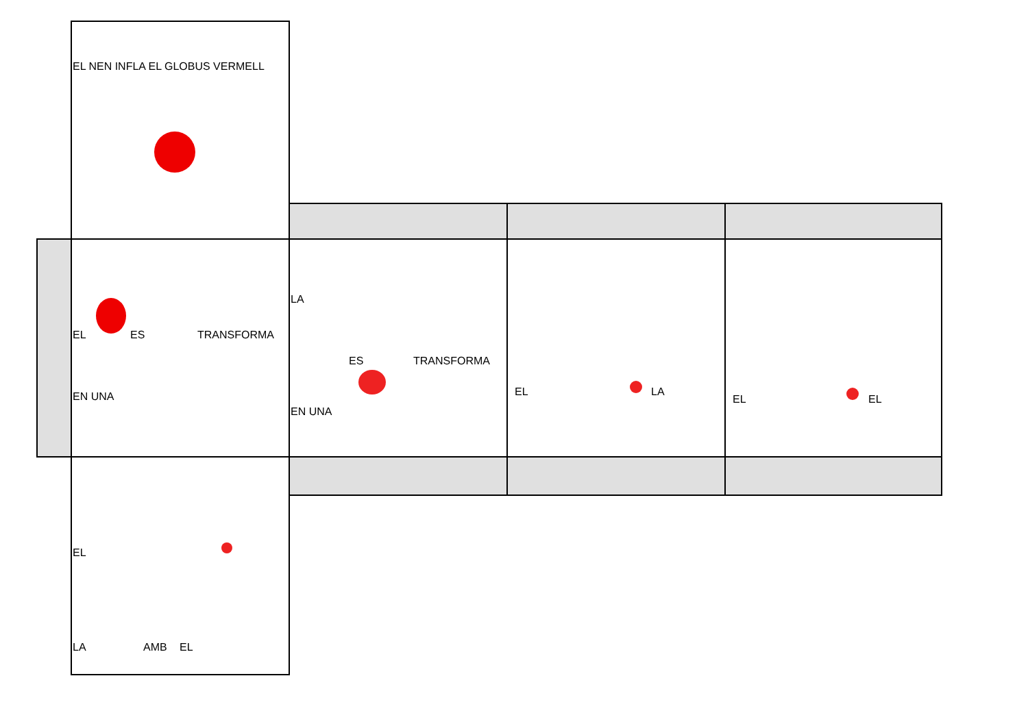EL NEN INFLA EL GLOBUS VERMELL
EL ES TRANSFORMA
EN UNA
LA
ES TRANSFORMA
EN UNA
EL LA
EL EL
EL
LA AMB EL